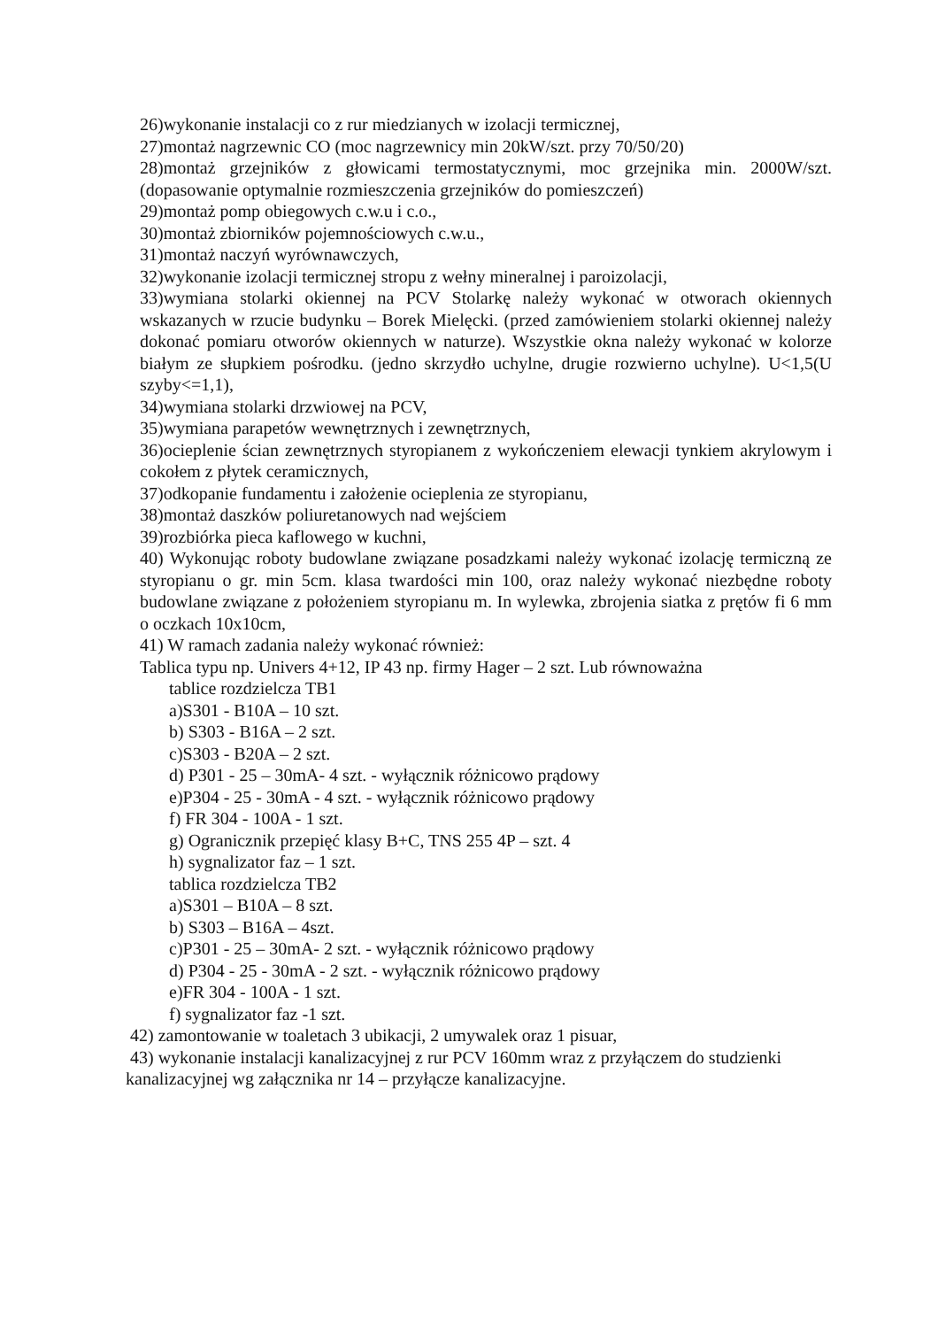26)wykonanie instalacji co z rur miedzianych w izolacji termicznej,
27)montaż nagrzewnic CO (moc nagrzewnicy min 20kW/szt. przy 70/50/20)
28)montaż grzejników z głowicami termostatycznymi, moc grzejnika min. 2000W/szt. (dopasowanie optymalnie rozmieszczenia grzejników do pomieszczeń)
29)montaż pomp obiegowych c.w.u i c.o.,
30)montaż zbiorników pojemnościowych c.w.u.,
31)montaż naczyń wyrównawczych,
32)wykonanie izolacji termicznej stropu z wełny mineralnej i paroizolacji,
33)wymiana stolarki okiennej na PCV Stolarkę należy wykonać w otworach okiennych wskazanych w rzucie budynku – Borek Mielęcki. (przed zamówieniem stolarki okiennej należy dokonać pomiaru otworów okiennych w naturze). Wszystkie okna należy wykonać w kolorze białym ze słupkiem pośrodku. (jedno skrzydło uchylne, drugie rozwierno uchylne). U<1,5(U szyby<=1,1),
34)wymiana stolarki drzwiowej na PCV,
35)wymiana parapetów wewnętrznych i zewnętrznych,
36)ocieplenie ścian zewnętrznych styropianem z wykończeniem elewacji tynkiem akrylowym i cokołem z płytek ceramicznych,
37)odkopanie fundamentu i założenie ocieplenia ze styropianu,
38)montaż daszków poliuretanowych nad wejściem
39)rozbiórka pieca kaflowego w kuchni,
40) Wykonując roboty budowlane związane posadzkami należy wykonać izolację termiczną ze styropianu o gr. min 5cm. klasa twardości min 100, oraz należy wykonać niezbędne roboty budowlane związane z położeniem styropianu m. In wylewka, zbrojenia siatka z prętów fi 6 mm o oczkach 10x10cm,
41) W ramach zadania należy wykonać również:
Tablica typu np. Univers 4+12, IP 43 np. firmy Hager – 2 szt. Lub równoważna
tablice rozdzielcza TB1
a)S301 - B10A – 10 szt.
b) S303 - B16A – 2 szt.
c)S303 - B20A – 2 szt.
d) P301 - 25 – 30mA- 4 szt. - wyłącznik różnicowo prądowy
e)P304 - 25 - 30mA - 4 szt. - wyłącznik różnicowo prądowy
f) FR 304 - 100A - 1 szt.
g) Ogranicznik przepięć klasy B+C, TNS 255 4P – szt. 4
h) sygnalizator faz – 1 szt.
tablica rozdzielcza TB2
a)S301 – B10A – 8 szt.
b) S303 – B16A – 4szt.
c)P301 - 25 – 30mA- 2 szt. - wyłącznik różnicowo prądowy
d) P304 - 25 - 30mA - 2 szt. - wyłącznik różnicowo prądowy
e)FR 304 - 100A - 1 szt.
f) sygnalizator faz -1 szt.
42) zamontowanie w toaletach 3 ubikacji, 2 umywalek oraz 1 pisuar,
43) wykonanie instalacji kanalizacyjnej z rur PCV 160mm wraz z przyłączem do studzienki kanalizacyjnej wg załącznika nr 14 – przyłącze kanalizacyjne.